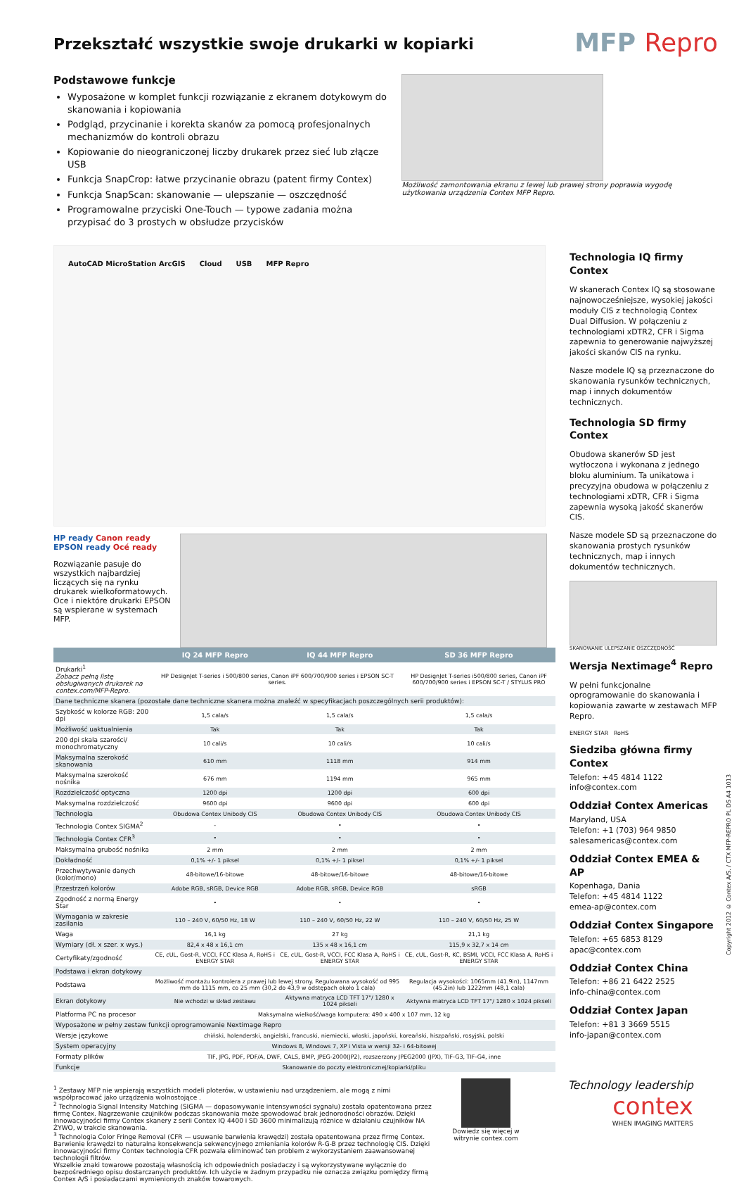Przekształć wszystkie swoje drukarki w kopiarki
MFP Repro
Podstawowe funkcje
Wyposażone w komplet funkcji rozwiązanie z ekranem dotykowym do skanowania i kopiowania
Podgląd, przycinanie i korekta skanów za pomocą profesjonalnych mechanizmów do kontroli obrazu
Kopiowanie do nieograniczonej liczby drukarek przez sieć lub złącze USB
Funkcja SnapCrop: łatwe przycinanie obrazu (patent firmy Contex)
Funkcja SnapScan: skanowanie — ulepszanie — oszczędność
Programowalne przyciski One-Touch — typowe zadania można przypisać do 3 prostych w obsłudze przycisków
Możliwość zamontowania ekranu z lewej lub prawej strony poprawia wygodę użytkowania urządzenia Contex MFP Repro.
AutoCAD MicroStation ArcGIS Cloud USB MFP Repro
HP ready Canon ready
EPSON ready Océ ready
Rozwiązanie pasuje do wszystkich najbardziej liczących się na rynku drukarek wielkoformatowych. Oce i niektóre drukarki EPSON są wspierane w systemach MFP.
| | IQ 24 MFP Repro | IQ 44 MFP Repro | SD 36 MFP Repro |
| --- | --- | --- | --- |
| Drukarki<sup>1</sup> Zobacz pełną listę obsługiwanych drukarek na contex.com/MFP-Repro. | HP DesignJet T-series i 500/800 series, Canon iPF 600/700/900 series i EPSON SC-T series. | | HP DesignJet T-series i500/800 series, Canon iPF 600/700/900 series i EPSON SC-T / STYLUS PRO |
| Dane techniczne skanera (pozostałe dane techniczne skanera można znaleźć w specyfikacjach poszczególnych serii produktów): | | | |
| Szybkość w kolorze RGB: 200 dpi | 1,5 cala/s | 1,5 cala/s | 1,5 cala/s |
| Możliwość uaktualnienia | Tak | Tak | Tak |
| 200 dpi skala szarości/ monochromatyczny | 10 cali/s | 10 cali/s | 10 cali/s |
| Maksymalna szerokość skanowania | 610 mm | 1118 mm | 914 mm |
| Maksymalna szerokość nośnika | 676 mm | 1194 mm | 965 mm |
| Rozdzielczość optyczna | 1200 dpi | 1200 dpi | 600 dpi |
| Maksymalna rozdzielczość | 9600 dpi | 9600 dpi | 600 dpi |
| Technologia | Obudowa Contex Unibody CIS | Obudowa Contex Unibody CIS | Obudowa Contex Unibody CIS |
| Technologia Contex SIGMA<sup>2</sup> | - | • | • |
| Technologia Contex CFR<sup>3</sup> | • | • | • |
| Maksymalna grubość nośnika | 2 mm | 2 mm | 2 mm |
| Dokładność | 0,1% +/- 1 piksel | 0,1% +/- 1 piksel | 0,1% +/- 1 piksel |
| Przechwytywanie danych (kolor/mono) | 48-bitowe/16-bitowe | 48-bitowe/16-bitowe | 48-bitowe/16-bitowe |
| Przestrzeń kolorów | Adobe RGB, sRGB, Device RGB | Adobe RGB, sRGB, Device RGB | sRGB |
| Zgodność z normą Energy Star | • | • | • |
| Wymagania w zakresie zasilania | 110 – 240 V, 60/50 Hz, 18 W | 110 – 240 V, 60/50 Hz, 22 W | 110 – 240 V, 60/50 Hz, 25 W |
| Waga | 16,1 kg | 27 kg | 21,1 kg |
| Wymiary (dł. x szer. x wys.) | 82,4 x 48 x 16,1 cm | 135 x 48 x 16,1 cm | 115,9 x 32,7 x 14 cm |
| Certyfikaty/zgodność | CE, cUL, Gost-R, VCCI, FCC Klasa A, RoHS i ENERGY STAR | CE, cUL, Gost-R, VCCI, FCC Klasa A, RoHS i ENERGY STAR | CE, cUL, Gost-R, KC, BSMI, VCCI, FCC Klasa A, RoHS i ENERGY STAR |
| Podstawa i ekran dotykowy | | | |
| Podstawa | Możliwość montażu kontrolera z prawej lub lewej strony. Regulowana wysokość od 995 mm do 1115 mm, co 25 mm (30,2 do 43,9 w odstępach około 1 cala) | | Regulacja wysokości: 1065mm (41.9in), 1147mm (45.2in) lub 1222mm (48,1 cala) |
| Ekran dotykowy | Nie wchodzi w skład zestawu | Aktywna matryca LCD TFT 17"/ 1280 x 1024 pikseli | Aktywna matryca LCD TFT 17"/ 1280 x 1024 pikseli |
| Platforma PC na procesor | Maksymalna wielkość/waga komputera: 490 x 400 x 107 mm, 12 kg | | |
| Wyposażone w pełny zestaw funkcji oprogramowanie Nextimage Repro | | | |
| Wersje językowe | chiński, holenderski, angielski, francuski, niemiecki, włoski, japoński, koreański, hiszpański, rosyjski, polski | | |
| System operacyjny | Windows 8, Windows 7, XP i Vista w wersji 32- i 64-bitowej | | |
| Formaty plików | TIF, JPG, PDF, PDF/A, DWF, CALS, BMP, JPEG-2000(JP2), rozszerzony JPEG2000 (JPX), TIF-G3, TIF-G4, inne | | |
| Funkcje | Skanowanie do poczty elektronicznej/kopiarki/pliku | | |
Technologia IQ firmy Contex
W skanerach Contex IQ są stosowane najnowocześniejsze, wysokiej jakości moduły CIS z technologią Contex Dual Diffusion. W połączeniu z technologiami xDTR2, CFR i Sigma zapewnia to generowanie najwyższej jakości skanów CIS na rynku.
Nasze modele IQ są przeznaczone do skanowania rysunków technicznych, map i innych dokumentów technicznych.
Technologia SD firmy Contex
Obudowa skanerów SD jest wytłoczona i wykonana z jednego bloku aluminium. Ta unikatowa i precyzyjna obudowa w połączeniu z technologiami xDTR, CFR i Sigma zapewnia wysoką jakość skanerów CIS.
Nasze modele SD są przeznaczone do skanowania prostych rysunków technicznych, map i innych dokumentów technicznych.
SKANOWANIE ULEPSZANIE OSZCZĘDNOŚĆ
Wersja Nextimage<sup>4</sup> Repro
W pełni funkcjonalne oprogramowanie do skanowania i kopiowania zawarte w zestawach MFP Repro.
ENERGY STAR RoHS
Siedziba główna firmy Contex
Telefon: +45 4814 1122
info@contex.com
Oddział Contex Americas
Maryland, USA
Telefon: +1 (703) 964 9850
salesamericas@contex.com
Oddział Contex EMEA & AP
Kopenhaga, Dania
Telefon: +45 4814 1122
emea-ap@contex.com
Oddział Contex Singapore
Telefon: +65 6853 8129
apac@contex.com
Oddział Contex China
Telefon: +86 21 6422 2525
info-china@contex.com
Oddział Contex Japan
Telefon: +81 3 3669 5515
info-japan@contex.com
<sup>1</sup> Zestawy MFP nie wspierają wszystkich modeli ploterów, w ustawieniu nad urządzeniem, ale mogą z nimi współpracować jako urządzenia wolnostojące .
<sup>2</sup> Technologia Signal Intensity Matching (SIGMA — dopasowywanie intensywności sygnału) została opatentowana przez firmę Contex. Nagrzewanie czujników podczas skanowania może spowodować brak jednorodności obrazów. Dzięki innowacyjności firmy Contex skanery z serii Contex IQ 4400 i SD 3600 minimalizują różnice w działaniu czujników NA ŻYWO, w trakcie skanowania.
<sup>3</sup> Technologia Color Fringe Removal (CFR — usuwanie barwienia krawędzi) została opatentowana przez firmę Contex. Barwienie krawędzi to naturalna konsekwencja sekwencyjnego zmieniania kolorów R-G-B przez technologię CIS. Dzięki innowacyjności firmy Contex technologia CFR pozwala eliminować ten problem z wykorzystaniem zaawansowanej technologii filtrów.
Wszelkie znaki towarowe pozostają własnością ich odpowiednich posiadaczy i są wykorzystywane wyłącznie do bezpośredniego opisu dostarczanych produktów. Ich użycie w żadnym przypadku nie oznacza związku pomiędzy firmą Contex A/S i posiadaczami wymienionych znaków towarowych.
Dowiedz się więcej w witrynie contex.com
Technology leadership
contex
WHEN IMAGING MATTERS
Copyright 2012 © Contex A/S. / CTX MFP-REPRO PL DS A4 1013